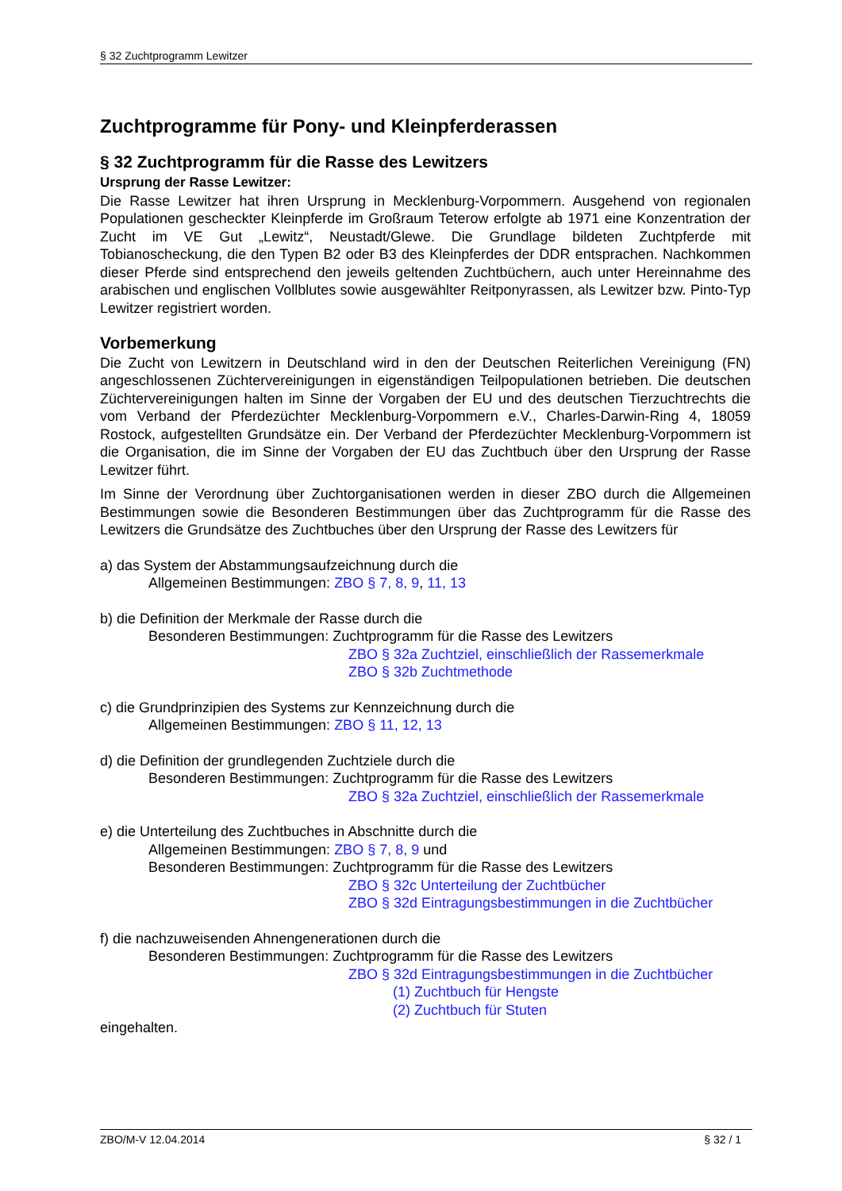§ 32 Zuchtprogramm Lewitzer
Zuchtprogramme für Pony- und Kleinpferderassen
§ 32 Zuchtprogramm für die Rasse des Lewitzers
Ursprung der Rasse Lewitzer:
Die Rasse Lewitzer hat ihren Ursprung in Mecklenburg-Vorpommern. Ausgehend von regionalen Populationen gescheckter Kleinpferde im Großraum Teterow erfolgte ab 1971 eine Konzentration der Zucht im VE Gut „Lewitz“, Neustadt/Glewe. Die Grundlage bildeten Zuchtpferde mit Tobianoscheckung, die den Typen B2 oder B3 des Kleinpferdes der DDR entsprachen. Nachkommen dieser Pferde sind entsprechend den jeweils geltenden Zuchtbüchern, auch unter Hereinnahme des arabischen und englischen Vollblutes sowie ausgewählter Reitponyrassen, als Lewitzer bzw. Pinto-Typ Lewitzer registriert worden.
Vorbemerkung
Die Zucht von Lewitzern in Deutschland wird in den der Deutschen Reiterlichen Vereinigung (FN) angeschlossenen Züchtervereinigungen in eigenständigen Teilpopulationen betrieben. Die deutschen Züchtervereinigungen halten im Sinne der Vorgaben der EU und des deutschen Tierzuchtrechts die vom Verband der Pferdezüchter Mecklenburg-Vorpommern e.V., Charles-Darwin-Ring 4, 18059 Rostock, aufgestellten Grundsätze ein. Der Verband der Pferdezüchter Mecklenburg-Vorpommern ist die Organisation, die im Sinne der Vorgaben der EU das Zuchtbuch über den Ursprung der Rasse Lewitzer führt.
Im Sinne der Verordnung über Zuchtorganisationen werden in dieser ZBO durch die Allgemeinen Bestimmungen sowie die Besonderen Bestimmungen über das Zuchtprogramm für die Rasse des Lewitzers die Grundsätze des Zuchtbuches über den Ursprung der Rasse des Lewitzers für
a) das System der Abstammungsaufzeichnung durch die
Allgemeinen Bestimmungen: ZBO § 7, 8, 9, 11, 13
b) die Definition der Merkmale der Rasse durch die
Besonderen Bestimmungen: Zuchtprogramm für die Rasse des Lewitzers
ZBO § 32a Zuchtziel, einschließlich der Rassemerkmale
ZBO § 32b Zuchtmethode
c) die Grundprinzipien des Systems zur Kennzeichnung durch die
Allgemeinen Bestimmungen: ZBO § 11, 12, 13
d) die Definition der grundlegenden Zuchtziele durch die
Besonderen Bestimmungen: Zuchtprogramm für die Rasse des Lewitzers
ZBO § 32a Zuchtziel, einschließlich der Rassemerkmale
e) die Unterteilung des Zuchtbuches in Abschnitte durch die
Allgemeinen Bestimmungen: ZBO § 7, 8, 9 und
Besonderen Bestimmungen: Zuchtprogramm für die Rasse des Lewitzers
ZBO § 32c Unterteilung der Zuchtbücher
ZBO § 32d Eintragungsbestimmungen in die Zuchtbücher
f) die nachzuweisenden Ahnengenerationen durch die
Besonderen Bestimmungen: Zuchtprogramm für die Rasse des Lewitzers
ZBO § 32d Eintragungsbestimmungen in die Zuchtbücher
(1) Zuchtbuch für Hengste
(2) Zuchtbuch für Stuten
eingehalten.
ZBO/M-V 12.04.2014 § 32 / 1